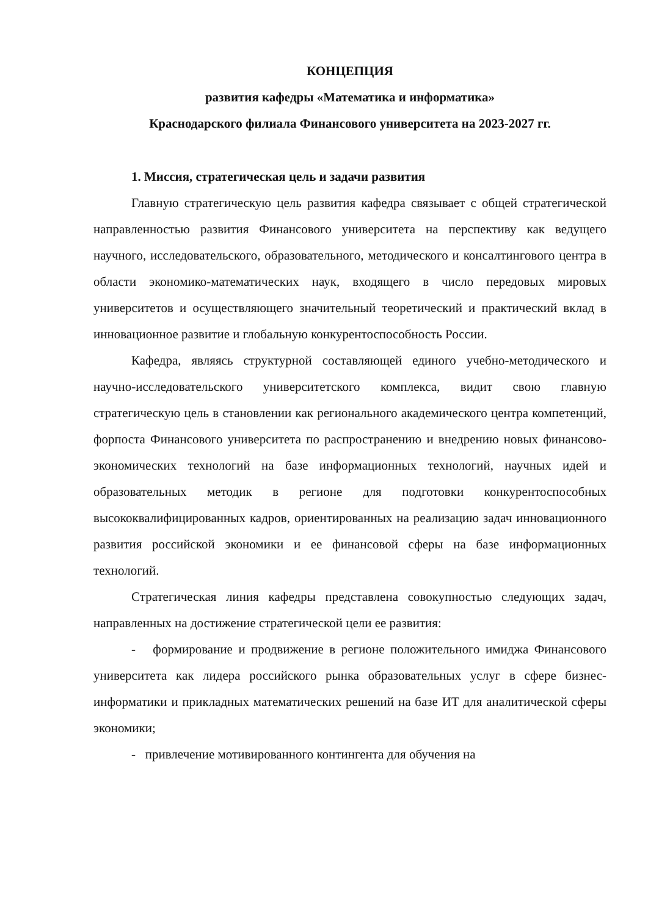КОНЦЕПЦИЯ
развития кафедры «Математика и информатика»
Краснодарского филиала Финансового университета на 2023-2027 гг.
1. Миссия, стратегическая цель и задачи развития
Главную стратегическую цель развития кафедра связывает с общей стратегической направленностью развития Финансового университета на перспективу как ведущего научного, исследовательского, образовательного, методического и консалтингового центра в области экономико-математических наук, входящего в число передовых мировых университетов и осуществляющего значительный теоретический и практический вклад в инновационное развитие и глобальную конкурентоспособность России.
Кафедра, являясь структурной составляющей единого учебно-методического и научно-исследовательского университетского комплекса, видит свою главную стратегическую цель в становлении как регионального академического центра компетенций, форпоста Финансового университета по распространению и внедрению новых финансово-экономических технологий на базе информационных технологий, научных идей и образовательных методик в регионе для подготовки конкурентоспособных высококвалифицированных кадров, ориентированных на реализацию задач инновационного развития российской экономики и ее финансовой сферы на базе информационных технологий.
Стратегическая линия кафедры представлена совокупностью следующих задач, направленных на достижение стратегической цели ее развития:
- формирование и продвижение в регионе положительного имиджа Финансового университета как лидера российского рынка образовательных услуг в сфере бизнес-информатики и прикладных математических решений на базе ИТ для аналитической сферы экономики;
- привлечение мотивированного контингента для обучения на